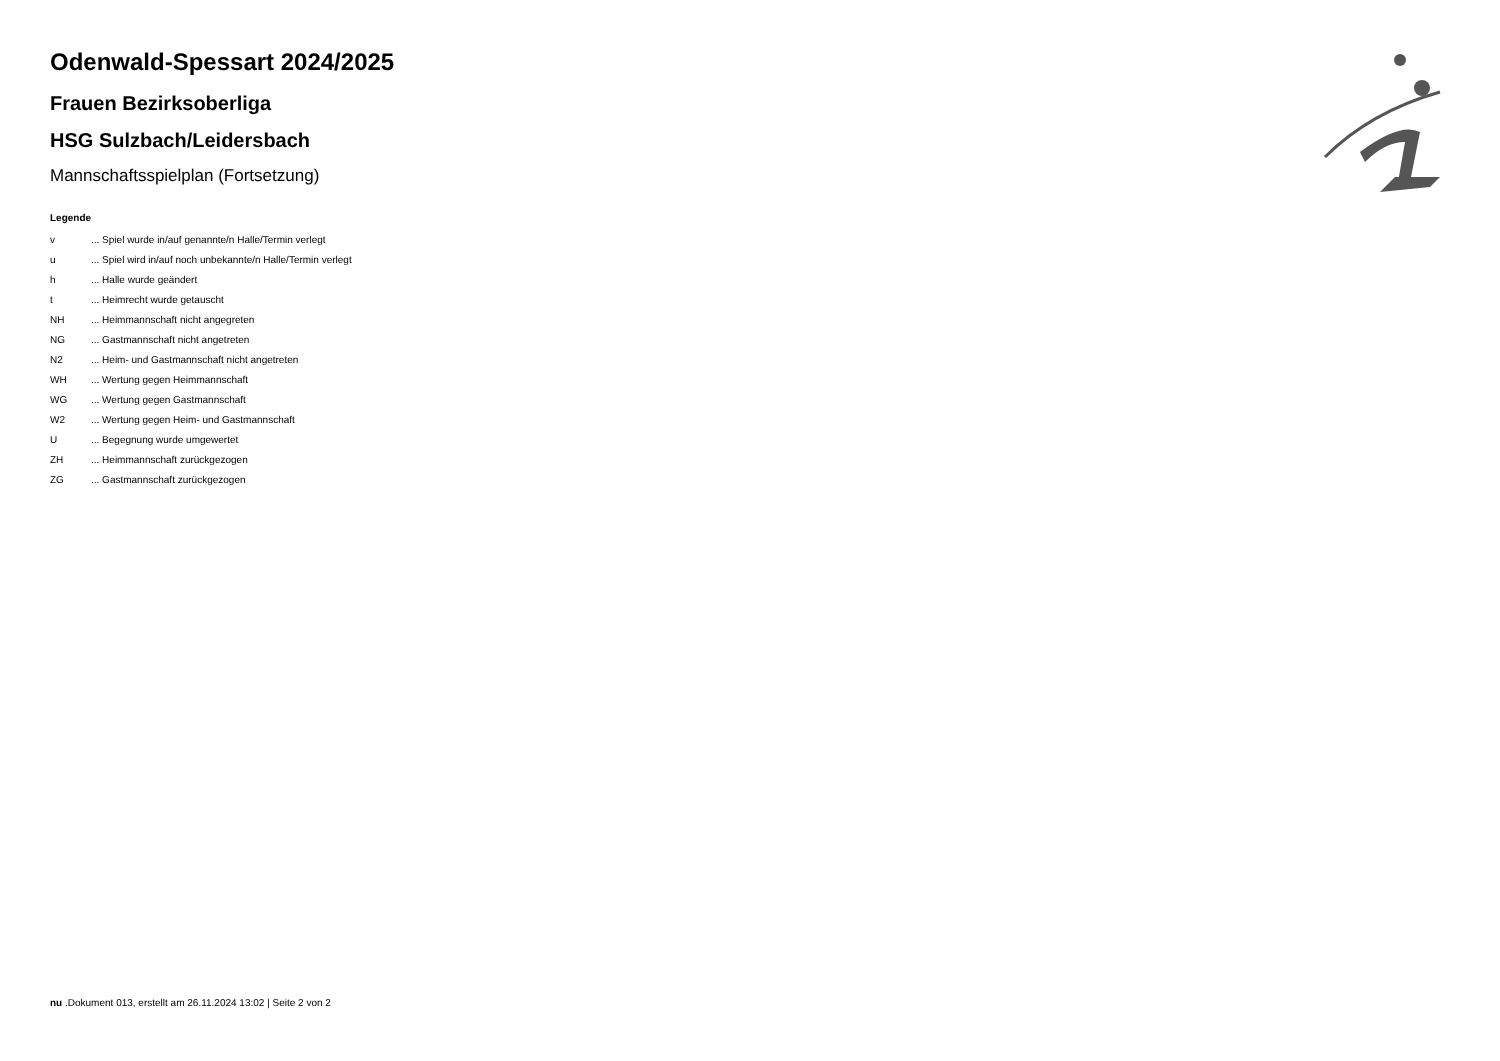Odenwald-Spessart 2024/2025
Frauen Bezirksoberliga
HSG Sulzbach/Leidersbach
Mannschaftsspielplan (Fortsetzung)
Legende
| v | ... Spiel wurde in/auf genannte/n Halle/Termin verlegt |
| u | ... Spiel wird in/auf noch unbekannte/n Halle/Termin verlegt |
| h | ... Halle wurde geändert |
| t | ... Heimrecht wurde getauscht |
| NH | ... Heimmannschaft nicht angegreten |
| NG | ... Gastmannschaft nicht angetreten |
| N2 | ... Heim- und Gastmannschaft nicht angetreten |
| WH | ... Wertung gegen Heimmannschaft |
| WG | ... Wertung gegen Gastmannschaft |
| W2 | ... Wertung gegen Heim- und Gastmannschaft |
| U | ... Begegnung wurde umgewertet |
| ZH | ... Heimmannschaft zurückgezogen |
| ZG | ... Gastmannschaft zurückgezogen |
nu .Dokument 013, erstellt am 26.11.2024 13:02 | Seite 2 von 2